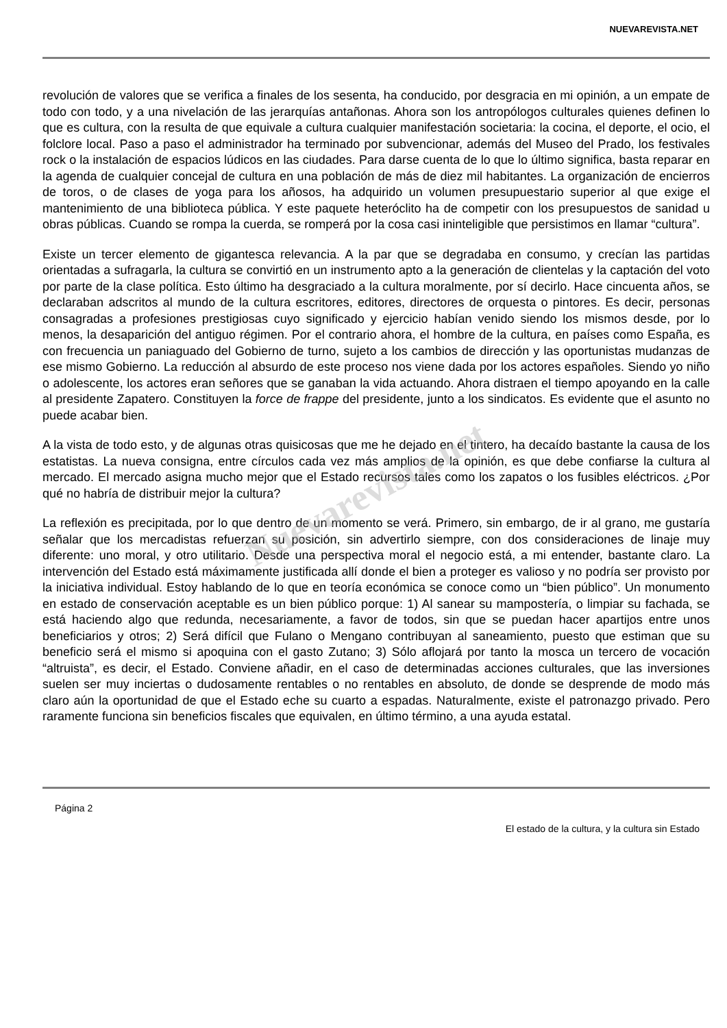NUEVAREVISTA.NET
Nuevarevista.net
revolución de valores que se verifica a finales de los sesenta, ha conducido, por desgracia en mi opinión, a un empate de todo con todo, y a una nivelación de las jerarquías antañonas. Ahora son los antropólogos culturales quienes definen lo que es cultura, con la resulta de que equivale a cultura cualquier manifestación societaria: la cocina, el deporte, el ocio, el folclore local. Paso a paso el administrador ha terminado por subvencionar, además del Museo del Prado, los festivales rock o la instalación de espacios lúdicos en las ciudades. Para darse cuenta de lo que lo último significa, basta reparar en la agenda de cualquier concejal de cultura en una población de más de diez mil habitantes. La organización de encierros de toros, o de clases de yoga para los añosos, ha adquirido un volumen presupuestario superior al que exige el mantenimiento de una biblioteca pública. Y este paquete heteróclito ha de competir con los presupuestos de sanidad u obras públicas. Cuando se rompa la cuerda, se romperá por la cosa casi ininteligible que persistimos en llamar “cultura”.
Existe un tercer elemento de gigantesca relevancia. A la par que se degradaba en consumo, y crecían las partidas orientadas a sufragarla, la cultura se convirtió en un instrumento apto a la generación de clientelas y la captación del voto por parte de la clase política. Esto último ha desgraciado a la cultura moralmente, por sí decirlo. Hace cincuenta años, se declaraban adscritos al mundo de la cultura escritores, editores, directores de orquesta o pintores. Es decir, personas consagradas a profesiones prestigiosas cuyo significado y ejercicio habían venido siendo los mismos desde, por lo menos, la desaparición del antiguo régimen. Por el contrario ahora, el hombre de la cultura, en países como España, es con frecuencia un paniaguado del Gobierno de turno, sujeto a los cambios de dirección y las oportunistas mudanzas de ese mismo Gobierno. La reducción al absurdo de este proceso nos viene dada por los actores españoles. Siendo yo niño o adolescente, los actores eran señores que se ganaban la vida actuando. Ahora distraen el tiempo apoyando en la calle al presidente Zapatero. Constituyen la force de frappe del presidente, junto a los sindicatos. Es evidente que el asunto no puede acabar bien.
A la vista de todo esto, y de algunas otras quisicosas que me he dejado en el tintero, ha decaído bastante la causa de los estatistas. La nueva consigna, entre círculos cada vez más amplios de la opinión, es que debe confiarse la cultura al mercado. El mercado asigna mucho mejor que el Estado recursos tales como los zapatos o los fusibles eléctricos. ¿Por qué no habría de distribuir mejor la cultura?
La reflexión es precipitada, por lo que dentro de un momento se verá. Primero, sin embargo, de ir al grano, me gustaría señalar que los mercadistas refuerzan su posición, sin advertirlo siempre, con dos consideraciones de linaje muy diferente: uno moral, y otro utilitario. Desde una perspectiva moral el negocio está, a mi entender, bastante claro. La intervención del Estado está máximamente justificada allí donde el bien a proteger es valioso y no podría ser provisto por la iniciativa individual. Estoy hablando de lo que en teoría económica se conoce como un “bien público”. Un monumento en estado de conservación aceptable es un bien público porque: 1) Al sanear su mampostería, o limpiar su fachada, se está haciendo algo que redunda, necesariamente, a favor de todos, sin que se puedan hacer apartijos entre unos beneficiarios y otros; 2) Será difícil que Fulano o Mengano contribuyan al saneamiento, puesto que estiman que su beneficio será el mismo si apoquina con el gasto Zutano; 3) Sólo aflojará por tanto la mosca un tercero de vocación “altruista”, es decir, el Estado. Conviene añadir, en el caso de determinadas acciones culturales, que las inversiones suelen ser muy inciertas o dudosamente rentables o no rentables en absoluto, de donde se desprende de modo más claro aún la oportunidad de que el Estado eche su cuarto a espadas. Naturalmente, existe el patronazgo privado. Pero raramente funciona sin beneficios fiscales que equivalen, en último término, a una ayuda estatal.
Página 2
El estado de la cultura, y la cultura sin Estado